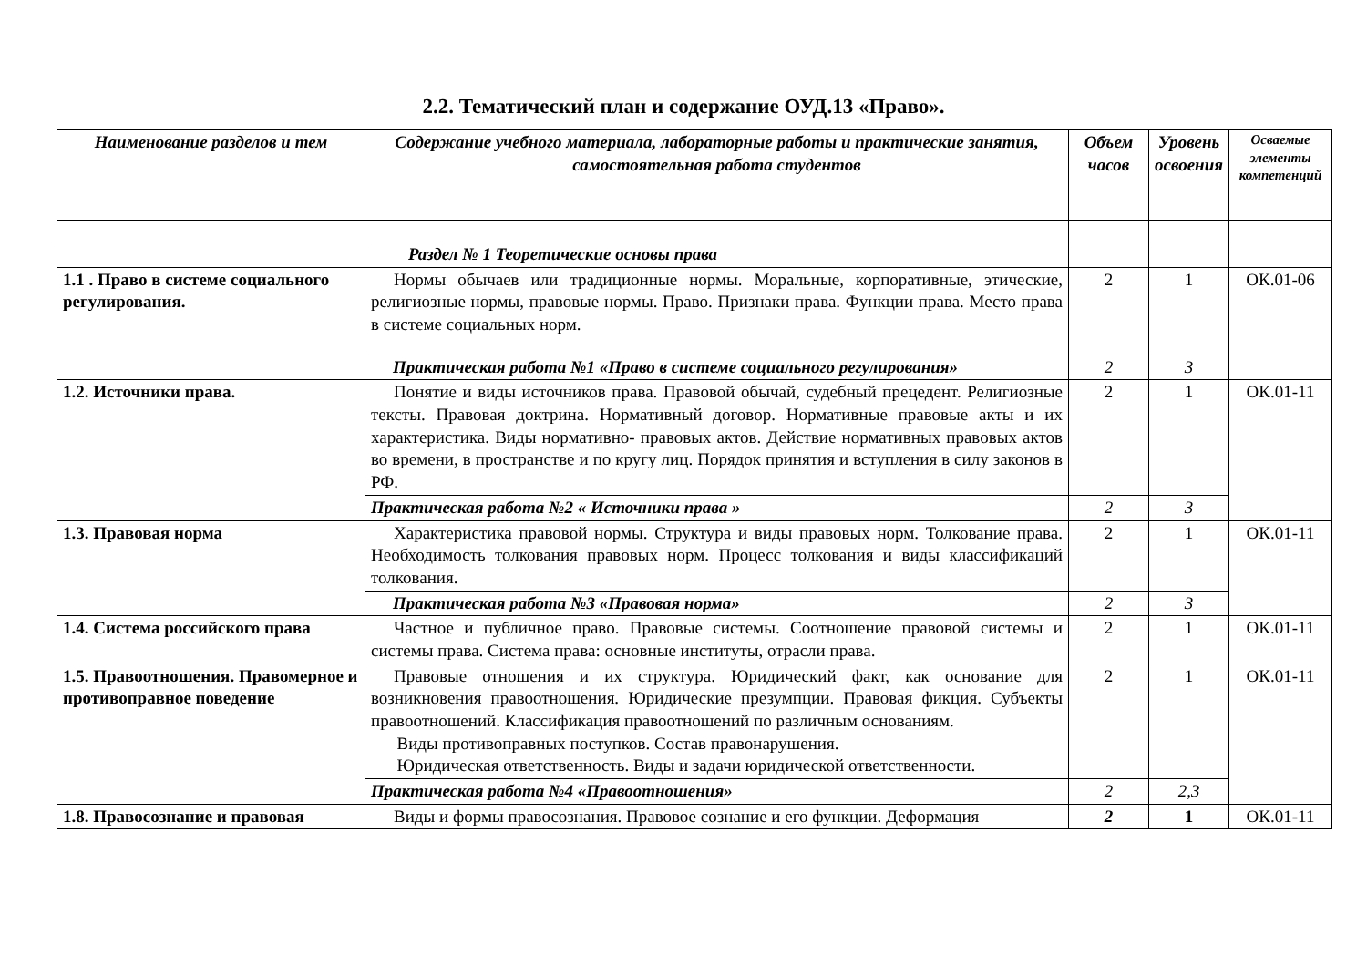2.2. Тематический план и содержание ОУД.13 «Право».
| Наименование разделов и тем | Содержание учебного материала, лабораторные работы и практические занятия, самостоятельная работа студентов | Объем часов | Уровень освоения | Осваемые элементы компетенций |
| --- | --- | --- | --- | --- |
| Раздел № 1 Теоретические основы права | | | | |
| 1.1 . Право в системе социального регулирования. | Нормы обычаев или традиционные нормы. Моральные, корпоративные, этические, религиозные нормы, правовые нормы. Право. Признаки права. Функции права. Место права в системе социальных норм. | 2 | 1 | ОК.01-06 |
| | Практическая работа №1 «Право в системе социального регулирования» | 2 | 3 | |
| 1.2. Источники права. | Понятие и виды источников права. Правовой обычай, судебный прецедент. Религиозные тексты. Правовая доктрина. Нормативный договор. Нормативные правовые акты и их характеристика. Виды нормативно- правовых актов. Действие нормативных правовых актов во времени, в пространстве и по кругу лиц. Порядок принятия и вступления в силу законов в РФ. | 2 | 1 | ОК.01-11 |
| | Практическая работа №2 « Источники права » | 2 | 3 | |
| 1.3. Правовая норма | Характеристика правовой нормы. Структура и виды правовых норм. Толкование права. Необходимость толкования правовых норм. Процесс толкования и виды классификаций толкования. | 2 | 1 | ОК.01-11 |
| | Практическая работа №3 «Правовая норма» | 2 | 3 | |
| 1.4. Система российского права | Частное и публичное право. Правовые системы. Соотношение правовой системы и системы права. Система права: основные институты, отрасли права. | 2 | 1 | ОК.01-11 |
| 1.5. Правоотношения. Правомерное и противоправное поведение | Правовые отношения и их структура. Юридический факт, как основание для возникновения правоотношения. Юридические презумпции. Правовая фикция. Субъекты правоотношений. Классификация правоотношений по различным основаниям. Виды противоправных поступков. Состав правонарушения. Юридическая ответственность. Виды и задачи юридической ответственности. | 2 | 1 | ОК.01-11 |
| | Практическая работа №4 «Правоотношения» | 2 | 2,3 | |
| 1.8. Правосознание и правовая | Виды и формы правосознания. Правовое сознание и его функции. Деформация | 2 | 1 | ОК.01-11 |